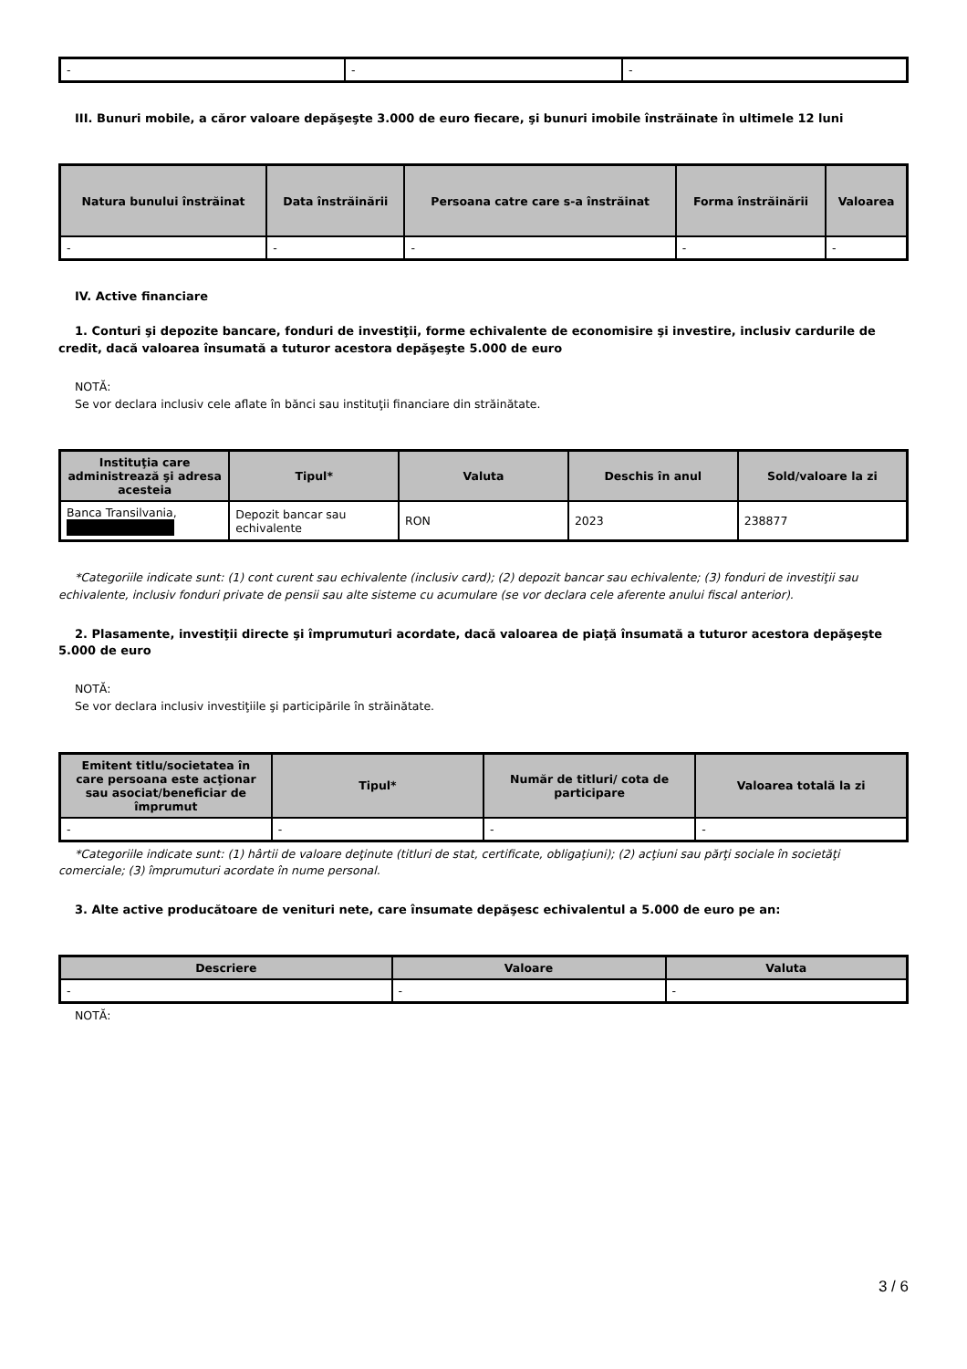| - | - | - |
III. Bunuri mobile, a căror valoare depăşeşte 3.000 de euro fiecare, şi bunuri imobile înstrăinate în ultimele 12 luni
| Natura bunului înstrăinat | Data înstrăinării | Persoana catre care s-a înstrăinat | Forma înstrăinării | Valoarea |
| --- | --- | --- | --- | --- |
| - | - | - | - | - |
IV. Active financiare
1. Conturi şi depozite bancare, fonduri de investiţii, forme echivalente de economisire şi investire, inclusiv cardurile de credit, dacă valoarea însumată a tuturor acestora depăşeşte 5.000 de euro
NOTĂ:
Se vor declara inclusiv cele aflate în bănci sau instituţii financiare din străinătate.
| Instituţia care administrează şi adresa acesteia | Tipul* | Valuta | Deschis în anul | Sold/valoare la zi |
| --- | --- | --- | --- | --- |
| Banca Transilvania, | Depozit bancar sau echivalente | RON | 2023 | 238877 |
*Categoriile indicate sunt: (1) cont curent sau echivalente (inclusiv card); (2) depozit bancar sau echivalente; (3) fonduri de investiţii sau echivalente, inclusiv fonduri private de pensii sau alte sisteme cu acumulare (se vor declara cele aferente anului fiscal anterior).
2. Plasamente, investiţii directe şi împrumuturi acordate, dacă valoarea de piaţă însumată a tuturor acestora depăşeşte 5.000 de euro
NOTĂ:
Se vor declara inclusiv investiţiile şi participările în străinătate.
| Emitent titlu/societatea în care persoana este acţionar sau asociat/beneficiar de împrumut | Tipul* | Număr de titluri/ cota de participare | Valoarea totală la zi |
| --- | --- | --- | --- |
| - | - | - | - |
*Categoriile indicate sunt: (1) hârtii de valoare deţinute (titluri de stat, certificate, obligaţiuni); (2) acţiuni sau părţi sociale în societăţi comerciale; (3) împrumuturi acordate în nume personal.
3. Alte active producătoare de venituri nete, care însumate depăşesc echivalentul a 5.000 de euro pe an:
| Descriere | Valoare | Valuta |
| --- | --- | --- |
| - | - | - |
NOTĂ:
3 / 6